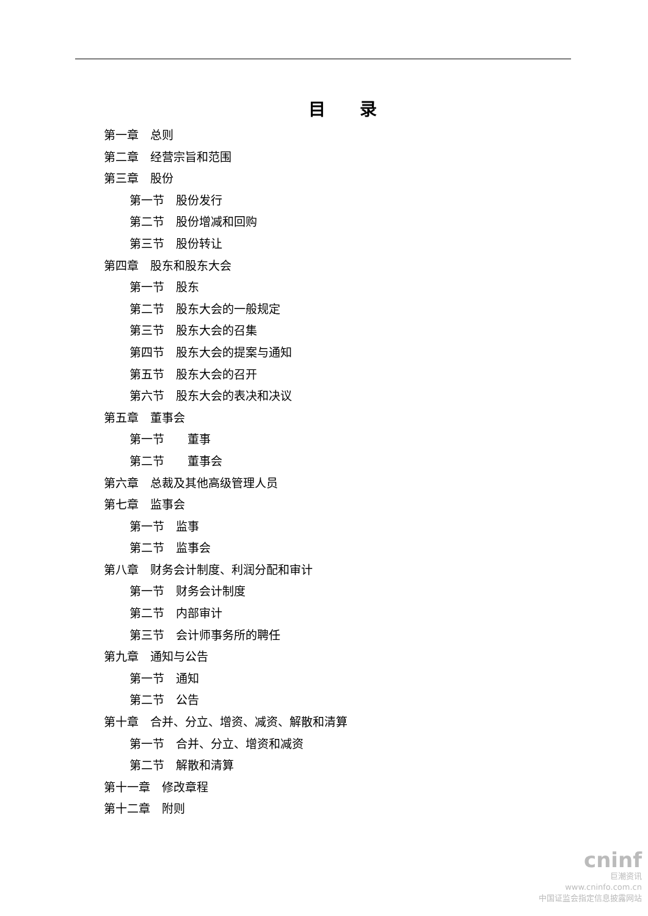目　　录
第一章　总则
第二章　经营宗旨和范围
第三章　股份
第一节　股份发行
第二节　股份增减和回购
第三节　股份转让
第四章　股东和股东大会
第一节　股东
第二节　股东大会的一般规定
第三节　股东大会的召集
第四节　股东大会的提案与通知
第五节　股东大会的召开
第六节　股东大会的表决和决议
第五章　董事会
第一节　　董事
第二节　　董事会
第六章　总裁及其他高级管理人员
第七章　监事会
第一节　监事
第二节　监事会
第八章　财务会计制度、利润分配和审计
第一节　财务会计制度
第二节　内部审计
第三节　会计师事务所的聘任
第九章　通知与公告
第一节　通知
第二节　公告
第十章　合并、分立、增资、减资、解散和清算
第一节　合并、分立、增资和减资
第二节　解散和清算
第十一章　修改章程
第十二章　附则
cninf
巨潮资讯
www.cninfo.com.cn
中国证监会指定信息披露网站